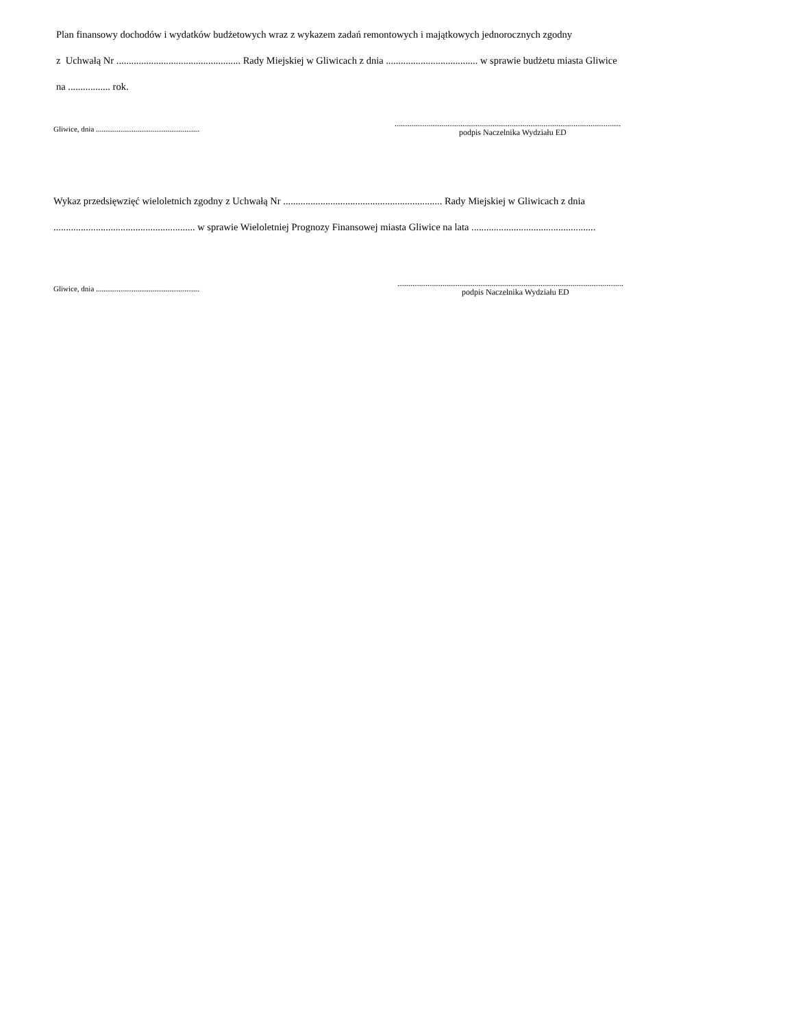Plan finansowy dochodów i wydatków budżetowych wraz z wykazem zadań remontowych i majątkowych jednorocznych zgodny
z Uchwałą Nr .................................................. Rady Miejskiej w Gliwicach z dnia ..................................... w sprawie budżetu miasta Gliwice
na ................. rok.
Gliwice, dnia .......................................................
........................................................................................................................
podpis Naczelnika Wydziału ED
Wykaz przedsięwzięć wieloletnich zgodny z Uchwałą Nr ................................................................ Rady Miejskiej w Gliwicach z dnia
......................................................... w sprawie Wieloletniej Prognozy Finansowej miasta Gliwice na lata ..................................................
Gliwice, dnia .......................................................
........................................................................................................................
podpis Naczelnika Wydziału ED